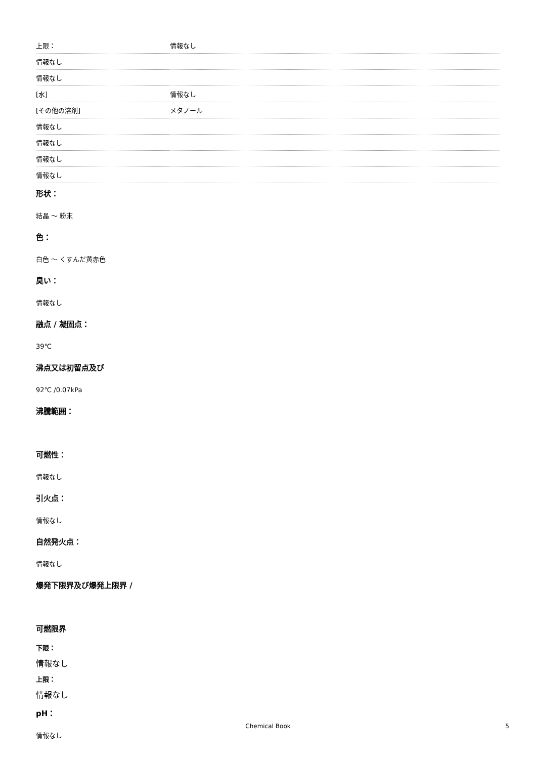| 上限： | 情報なし |
| 情報なし | |
| 情報なし | |
| [水] | 情報なし |
| [その他の溶剤] | メタノール |
| 情報なし | |
| 情報なし | |
| 情報なし | |
| 情報なし | |
形状：
結晶 ～ 粉末
色：
白色 ～ くすんだ黄赤色
臭い：
情報なし
融点 / 凝固点：
39℃
沸点又は初留点及び
92℃ /0.07kPa
沸騰範囲：
可燃性：
情報なし
引火点：
情報なし
自然発火点：
情報なし
爆発下限界及び爆発上限界 /
可燃限界
下限：
情報なし
上限：
情報なし
pH：
情報なし
Chemical Book 5